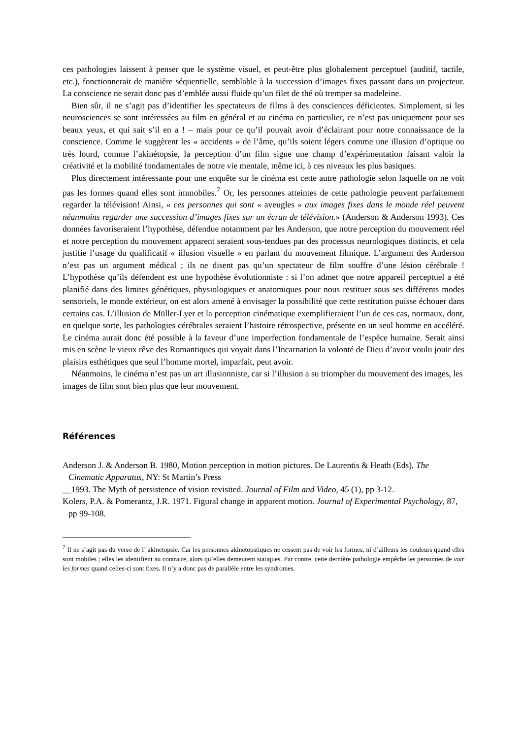ces pathologies laissent à penser que le système visuel, et peut-être plus globalement perceptuel (auditif, tactile, etc.), fonctionnerait de manière séquentielle, semblable à la succession d’images fixes passant dans un projecteur. La conscience ne serait donc pas d’emblée aussi fluide qu’un filet de thé où tremper sa madeleine.
Bien sûr, il ne s’agit pas d’identifier les spectateurs de films à des consciences déficientes. Simplement, si les neurosciences se sont intéressées au film en général et au cinéma en particulier, ce n’est pas uniquement pour ses beaux yeux, et qui sait s’il en a ! – mais pour ce qu’il pouvait avoir d’éclairant pour notre connaissance de la conscience. Comme le suggèrent les « accidents » de l’âme, qu’ils soient légers comme une illusion d’optique ou très lourd, comme l’akinétopsie, la perception d’un film signe une champ d’expérimentation faisant valoir la créativité et la mobilité fondamentales de notre vie mentale, même ici, à ces niveaux les plus basiques.
Plus directement intéressante pour une enquête sur le cinéma est cette autre pathologie selon laquelle on ne voit pas les formes quand elles sont immobiles.<sup>7</sup> Or, les personnes atteintes de cette pathologie peuvent parfaitement regarder la télévision! Ainsi, « ces personnes qui sont « aveugles » aux images fixes dans le monde réel peuvent néanmoins regarder une succession d’images fixes sur un écran de télévision.» (Anderson & Anderson 1993). Ces données favoriseraient l’hypothèse, défendue notamment par les Anderson, que notre perception du mouvement réel et notre perception du mouvement apparent seraient sous-tendues par des processus neurologiques distincts, et cela justifie l’usage du qualificatif « illusion visuelle » en parlant du mouvement filmique. L’argument des Anderson n’est pas un argument médical ; ils ne disent pas qu’un spectateur de film souffre d’une lésion cérébrale ! L’hypothèse qu’ils défendent est une hypothèse évolutionniste : si l’on admet que notre appareil perceptuel a été planifié dans des limites génétiques, physiologiques et anatomiques pour nous restituer sous ses différents modes sensoriels, le monde extérieur, on est alors amené à envisager la possibilité que cette restitution puisse échouer dans certains cas. L’illusion de Müller-Lyer et la perception cinématique exemplifieraient l’un de ces cas, normaux, dont, en quelque sorte, les pathologies cérébrales seraient l’histoire rétrospective, présente en un seul homme en accéléré. Le cinéma aurait donc été possible à la faveur d’une imperfection fondamentale de l’espèce humaine. Serait ainsi mis en scène le vieux rêve des Romantiques qui voyait dans l’Incarnation la volonté de Dieu d’avoir voulu jouir des plaisirs esthétiques que seul l’homme mortel, imparfait, peut avoir.
Néanmoins, le cinéma n’est pas un art illusionniste, car si l’illusion a su triompher du mouvement des images, les images de film sont bien plus que leur mouvement.
Références
Anderson J. & Anderson B. 1980, Motion perception in motion pictures. De Laurentis & Heath (Eds), The Cinematic Apparatus, NY: St Martin’s Press
__1993. The Myth of persistence of vision revisited. Journal of Film and Video, 45 (1), pp 3-12.
Kolers, P.A. & Pomerantz, J.R. 1971. Figural change in apparent motion. Journal of Experimental Psychology, 87, pp 99-108.
<sup>7</sup> Il ne s’agit pas du verso de l’ akinetopsie. Car les personnes akinetopstiques ne cessent pas de voir les formes, ni d’ailleurs les couleurs quand elles sont mobiles ; elles les identifient au contraire, alors qu’elles demeurent statiques. Par contre, cette dernière pathologie empêche les personnes de voir les formes quand celles-ci sont fixes. Il n’y a donc pas de parallèle entre les syndromes.